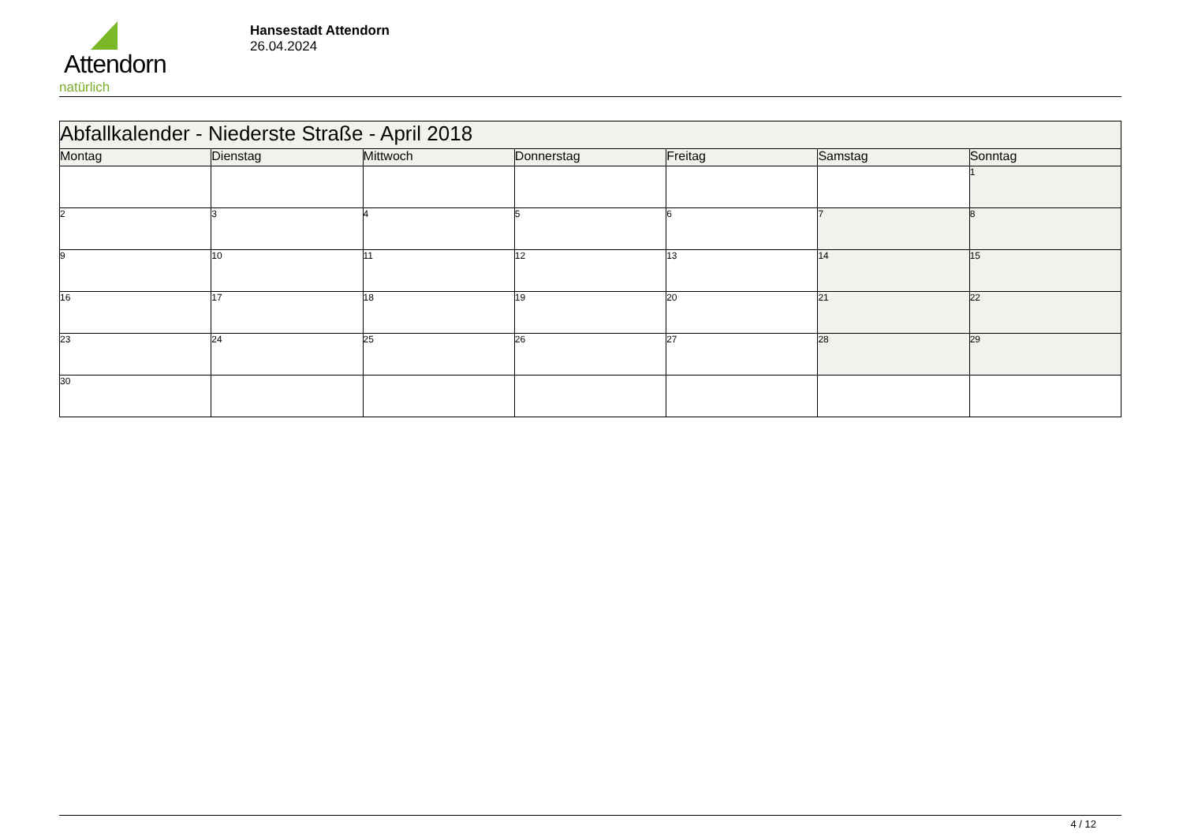Attendorn
natürlich
Hansestadt Attendorn
26.04.2024
| Abfallkalender - Niederste Straße - April 2018 | | | | | | |
| Montag | Dienstag | Mittwoch | Donnerstag | Freitag | Samstag | Sonntag |
| | | | | | | 1 |
| 2 | 3 | 4 | 5 | 6 | 7 | 8 |
| 9 | 10 | 11 | 12 | 13 | 14 | 15 |
| 16 | 17 | 18 | 19 | 20 | 21 | 22 |
| 23 | 24 | 25 | 26 | 27 | 28 | 29 |
| 30 | | | | | | |
4 / 12